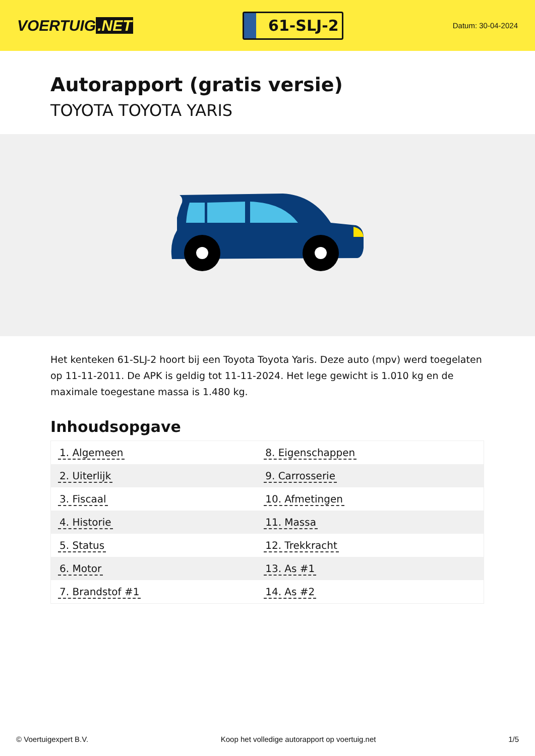VOERTUIG.NET
61-SLJ-2
Datum: 30-04-2024
Autorapport (gratis versie)
TOYOTA TOYOTA YARIS
Het kenteken 61-SLJ-2 hoort bij een Toyota Toyota Yaris. Deze auto (mpv) werd toegelaten op 11-11-2011. De APK is geldig tot 11-11-2024. Het lege gewicht is 1.010 kg en de maximale toegestane massa is 1.480 kg.
Inhoudsopgave
| 1. Algemeen | 8. Eigenschappen |
| 2. Uiterlijk | 9. Carrosserie |
| 3. Fiscaal | 10. Afmetingen |
| 4. Historie | 11. Massa |
| 5. Status | 12. Trekkracht |
| 6. Motor | 13. As #1 |
| 7. Brandstof #1 | 14. As #2 |
© Voertuigexpert B.V. Koop het volledige autorapport op voertuig.net 1/5